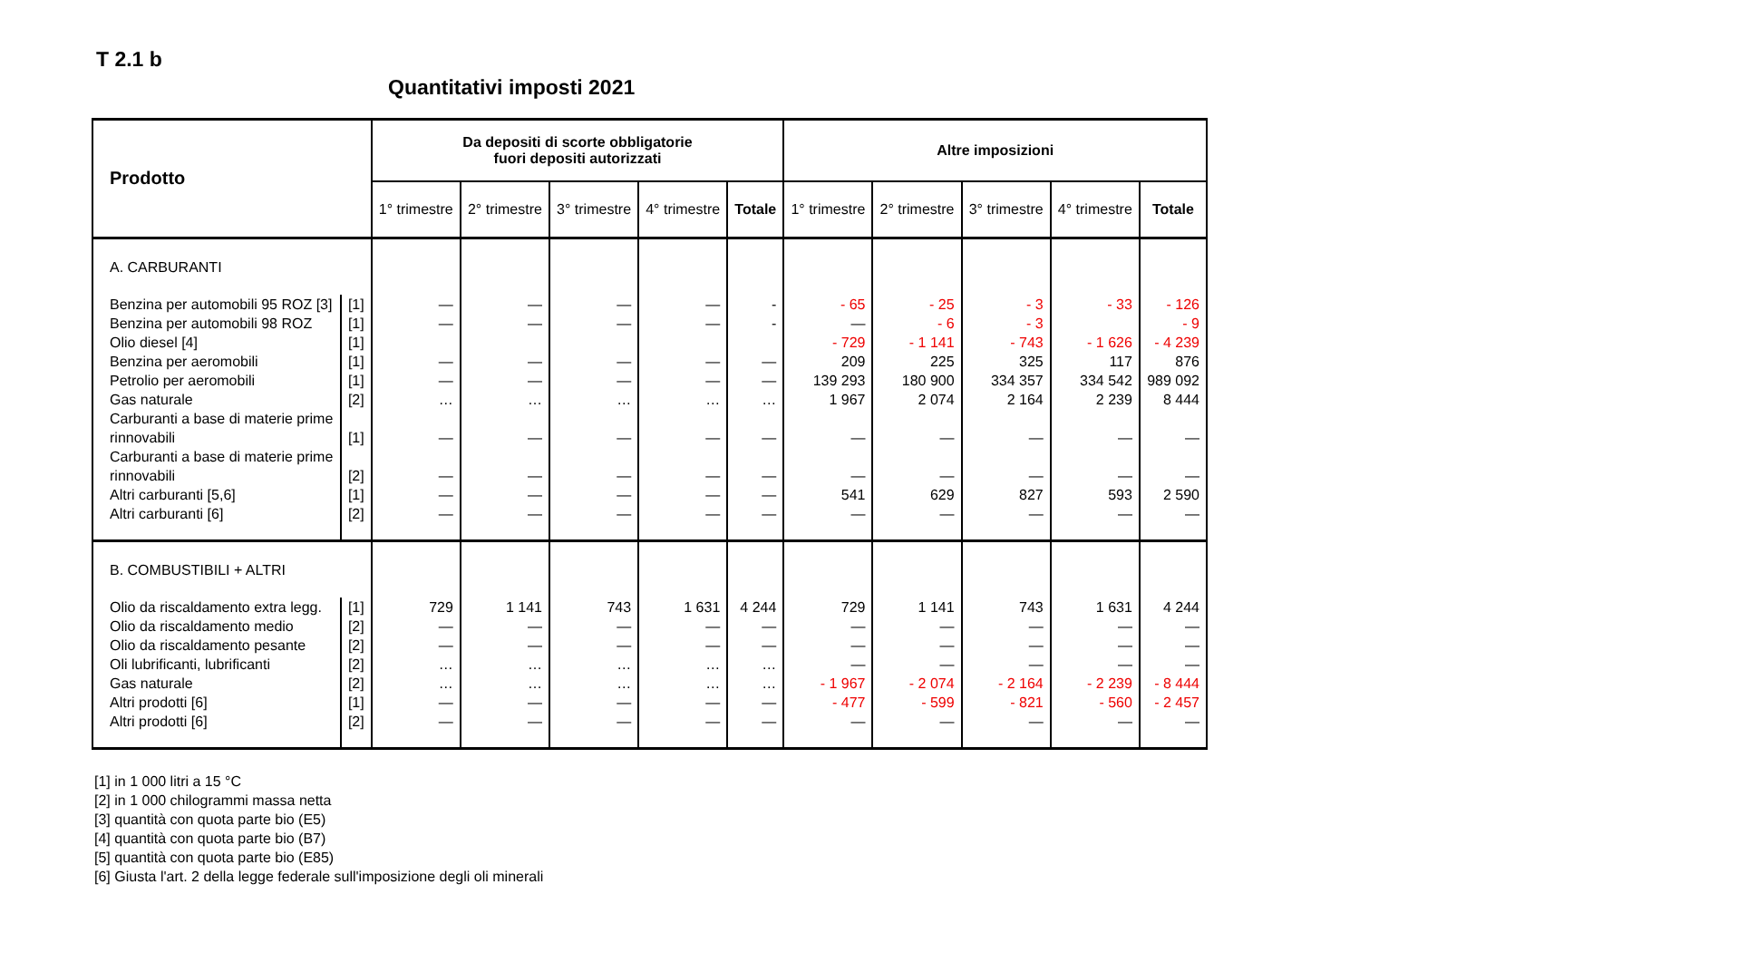T 2.1 b
Quantitativi imposti 2021
| Prodotto | | Da depositi di scorte obbligatorie fuori depositi autorizzati | | | | | Altre imposizioni | | | | |
| --- | --- | --- | --- | --- | --- | --- | --- | --- | --- | --- | --- |
| | | 1° trimestre | 2° trimestre | 3° trimestre | 4° trimestre | Totale | 1° trimestre | 2° trimestre | 3° trimestre | 4° trimestre | Totale |
| A. CARBURANTI | | | | | | | | | | | |
| Benzina per automobili 95 ROZ [3] | [1] | — | — | — | — | - | - 65 | - 25 | - 3 | - 33 | - 126 |
| Benzina per automobili 98 ROZ | [1] | — | — | — | — | - | — | - 6 | - 3 | | - 9 |
| Olio diesel [4] | [1] | | | | | | - 729 | - 1 141 | - 743 | - 1 626 | - 4 239 |
| Benzina per aeromobili | [1] | — | — | — | — | — | 209 | 225 | 325 | 117 | 876 |
| Petrolio per aeromobili | [1] | — | — | — | — | — | 139 293 | 180 900 | 334 357 | 334 542 | 989 092 |
| Gas naturale | [2] | … | … | … | … | … | 1 967 | 2 074 | 2 164 | 2 239 | 8 444 |
| Carburanti a base di materie prime rinnovabili | [1] | — | — | — | — | — | — | — | — | — | — |
| Carburanti a base di materie prime rinnovabili | [2] | — | — | — | — | — | — | — | — | — | — |
| Altri carburanti [5,6] | [1] | — | — | — | — | — | 541 | 629 | 827 | 593 | 2 590 |
| Altri carburanti [6] | [2] | — | — | — | — | — | — | — | — | — | — |
| B. COMBUSTIBILI + ALTRI | | | | | | | | | | | |
| Olio da riscaldamento extra legg. | [1] | 729 | 1 141 | 743 | 1 631 | 4 244 | 729 | 1 141 | 743 | 1 631 | 4 244 |
| Olio da riscaldamento medio | [2] | — | — | — | — | — | — | — | — | — | — |
| Olio da riscaldamento pesante | [2] | — | — | — | — | — | — | — | — | — | — |
| Oli lubrificanti, lubrificanti | [2] | … | … | … | … | … | — | — | — | — | — |
| Gas naturale | [2] | … | … | … | … | … | - 1 967 | - 2 074 | - 2 164 | - 2 239 | - 8 444 |
| Altri prodotti [6] | [1] | — | — | — | — | — | - 477 | - 599 | - 821 | - 560 | - 2 457 |
| Altri prodotti [6] | [2] | — | — | — | — | — | — | — | — | — | — |
[1] in 1 000 litri a 15 °C
[2] in 1 000 chilogrammi massa netta
[3] quantità con quota parte bio (E5)
[4] quantità con quota parte bio (B7)
[5] quantità con quota parte bio (E85)
[6] Giusta l'art. 2 della legge federale sull'imposizione degli oli minerali